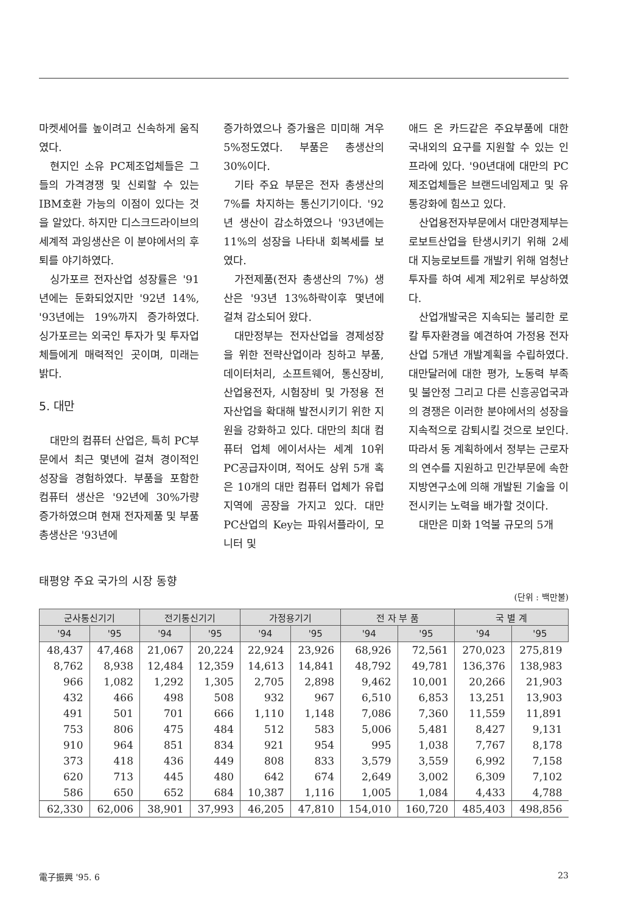마켓세어를 높이려고 신속하게 움직였다.
현지인 소유 PC제조업체들은 그들의 가격경쟁 및 신뢰할 수 있는 IBM호환 가능의 이점이 있다는 것을 알았다. 하지만 디스크드라이브의 세계적 과잉생산은 이 분야에서의 후퇴를 야기하였다.
싱가포르 전자산업 성장률은 '91년에는 둔화되었지만 '92년 14%, '93년에는 19%까지 증가하였다. 싱가포르는 외국인 투자가 및 투자업체들에게 매력적인 곳이며, 미래는 밝다.
5. 대만
대만의 컴퓨터 산업은, 특히 PC부문에서 최근 몇년에 걸쳐 경이적인 성장을 경험하였다. 부품을 포함한 컴퓨터 생산은 '92년에 30%가량 증가하였으며 현재 전자제품 및 부품 총생산은 '93년에
증가하였으나 증가율은 미미해 겨우 5%정도였다. 부품은 총생산의 30%이다.
기타 주요 부문은 전자 총생산의 7%를 차지하는 통신기기이다. '92년 생산이 감소하였으나 '93년에는 11%의 성장을 나타내 회복세를 보였다.
가전제품(전자 총생산의 7%) 생산은 '93년 13%하락이후 몇년에 걸쳐 감소되어 왔다.
대만정부는 전자산업을 경제성장을 위한 전략산업이라 칭하고 부품, 데이터처리, 소프트웨어, 통신장비, 산업용전자, 시험장비 및 가정용 전자산업을 확대해 발전시키기 위한 지원을 강화하고 있다. 대만의 최대 컴퓨터 업체 에이서사는 세계 10위 PC공급자이며, 적어도 상위 5개 혹은 10개의 대만 컴퓨터 업체가 유럽지역에 공장을 가지고 있다. 대만 PC산업의 Key는 파워서플라이, 모니터 및
애드 온 카드같은 주요부품에 대한 국내외의 요구를 지원할 수 있는 인프라에 있다. '90년대에 대만의 PC제조업체들은 브랜드네임제고 및 유통강화에 힘쓰고 있다.
산업용전자부문에서 대만경제부는 로보트산업을 탄생시키기 위해 2세대 지능로보트를 개발키 위해 엄청난 투자를 하여 세계 제2위로 부상하였다.
산업개발국은 지속되는 불리한 로칼 투자환경을 예견하여 가정용 전자산업 5개년 개발계획을 수립하였다. 대만달러에 대한 평가, 노동력 부족 및 불안정 그리고 다른 신흥공업국과의 경쟁은 이러한 분야에서의 성장을 지속적으로 감퇴시킬 것으로 보인다. 따라서 동 계획하에서 정부는 근로자의 연수를 지원하고 민간부문에 속한 지방연구소에 의해 개발된 기술을 이전시키는 노력을 배가할 것이다.
대만은 미화 1억불 규모의 5개
태평양 주요 국가의 시장 동향
(단위 : 백만불)
| 군사통신기기 | | 전기통신기기 | | 가정용기기 | | 전 자 부 품 | | 국 별 계 | |
| --- | --- | --- | --- | --- | --- | --- | --- | --- | --- |
| '94 | '95 | '94 | '95 | '94 | '95 | '94 | '95 | '94 | '95 |
| 48,437 | 47,468 | 21,067 | 20,224 | 22,924 | 23,926 | 68,926 | 72,561 | 270,023 | 275,819 |
| 8,762 | 8,938 | 12,484 | 12,359 | 14,613 | 14,841 | 48,792 | 49,781 | 136,376 | 138,983 |
| 966 | 1,082 | 1,292 | 1,305 | 2,705 | 2,898 | 9,462 | 10,001 | 20,266 | 21,903 |
| 432 | 466 | 498 | 508 | 932 | 967 | 6,510 | 6,853 | 13,251 | 13,903 |
| 491 | 501 | 701 | 666 | 1,110 | 1,148 | 7,086 | 7,360 | 11,559 | 11,891 |
| 753 | 806 | 475 | 484 | 512 | 583 | 5,006 | 5,481 | 8,427 | 9,131 |
| 910 | 964 | 851 | 834 | 921 | 954 | 995 | 1,038 | 7,767 | 8,178 |
| 373 | 418 | 436 | 449 | 808 | 833 | 3,579 | 3,559 | 6,992 | 7,158 |
| 620 | 713 | 445 | 480 | 642 | 674 | 2,649 | 3,002 | 6,309 | 7,102 |
| 586 | 650 | 652 | 684 | 10,387 | 1,116 | 1,005 | 1,084 | 4,433 | 4,788 |
| 62,330 | 62,006 | 38,901 | 37,993 | 46,205 | 47,810 | 154,010 | 160,720 | 485,403 | 498,856 |
電子振興 '95. 6 23